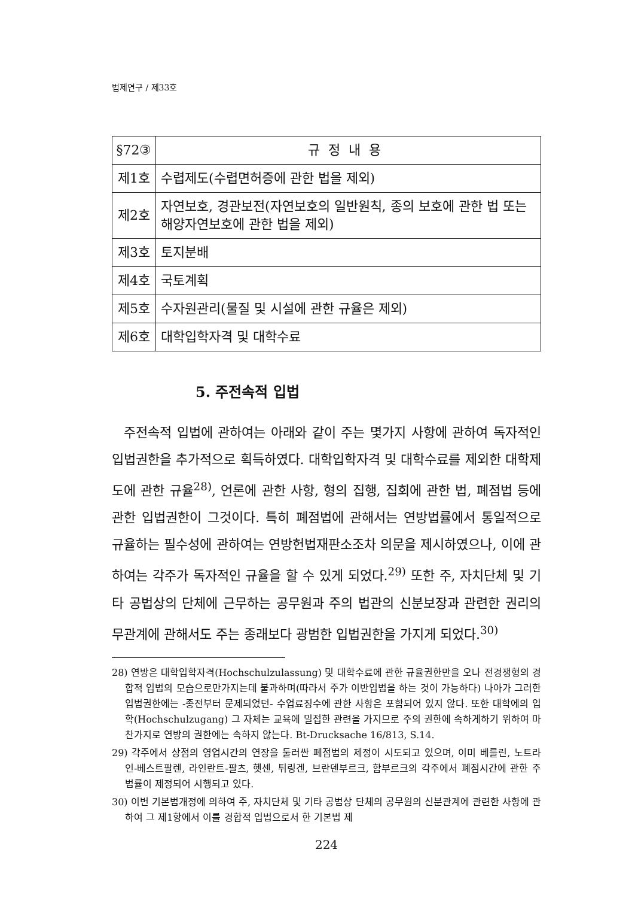법제연구 / 제33호
| §72③ | 규정내용 |
| --- | --- |
| 제1호 | 수렵제도(수렵면허증에 관한 법을 제외) |
| 제2호 | 자연보호, 경관보전(자연보호의 일반원칙, 종의 보호에 관한 법 또는 해양자연보호에 관한 법을 제외) |
| 제3호 | 토지분배 |
| 제4호 | 국토계획 |
| 제5호 | 수자원관리(물질 및 시설에 관한 규율은 제외) |
| 제6호 | 대학입학자격 및 대학수료 |
5. 주전속적 입법
주전속적 입법에 관하여는 아래와 같이 주는 몇가지 사항에 관하여 독자적인 입법권한을 추가적으로 획득하였다. 대학입학자격 및 대학수료를 제외한 대학제도에 관한 규율<sup>28)</sup>, 언론에 관한 사항, 형의 집행, 집회에 관한 법, 폐점법 등에 관한 입법권한이 그것이다. 특히 폐점법에 관해서는 연방법률에서 통일적으로 규율하는 필수성에 관하여는 연방헌법재판소조차 의문을 제시하였으나, 이에 관하여는 각주가 독자적인 규율을 할 수 있게 되었다.<sup>29)</sup> 또한 주, 자치단체 및 기타 공법상의 단체에 근무하는 공무원과 주의 법관의 신분보장과 관련한 권리의무관계에 관해서도 주는 종래보다 광범한 입법권한을 가지게 되었다.<sup>30)</sup>
28) 연방은 대학입학자격(Hochschulzulassung) 및 대학수료에 관한 규율권한만을 오나 전경쟁형의 경합적 입법의 모습으로만가지는데 불과하며(따라서 주가 이반입법을 하는 것이 가능하다) 나아가 그러한 입법권한에는 -종전부터 문제되었던- 수업료징수에 관한 사항은 포함되어 있지 않다. 또한 대학에의 입학(Hochschulzugang) 그 자체는 교육에 밀접한 관련을 가지므로 주의 권한에 속하게하기 위하여 마찬가지로 연방의 권한에는 속하지 않는다. Bt-Drucksache 16/813, S.14.
29) 각주에서 상점의 영업시간의 연장을 둘러싼 폐점법의 제정이 시도되고 있으며, 이미 베를린, 노트라인-베스트팔렌, 라인란트-팔츠, 헷센, 튀링겐, 브란덴부르크, 함부르크의 각주에서 폐점시간에 관한 주법률이 제정되어 시행되고 있다.
30) 이번 기본법개정에 의하여 주, 자치단체 및 기타 공법상 단체의 공무원의 신분관계에 관련한 사항에 관하여 그 제1항에서 이를 경합적 입법으로서 한 기본법 제
224